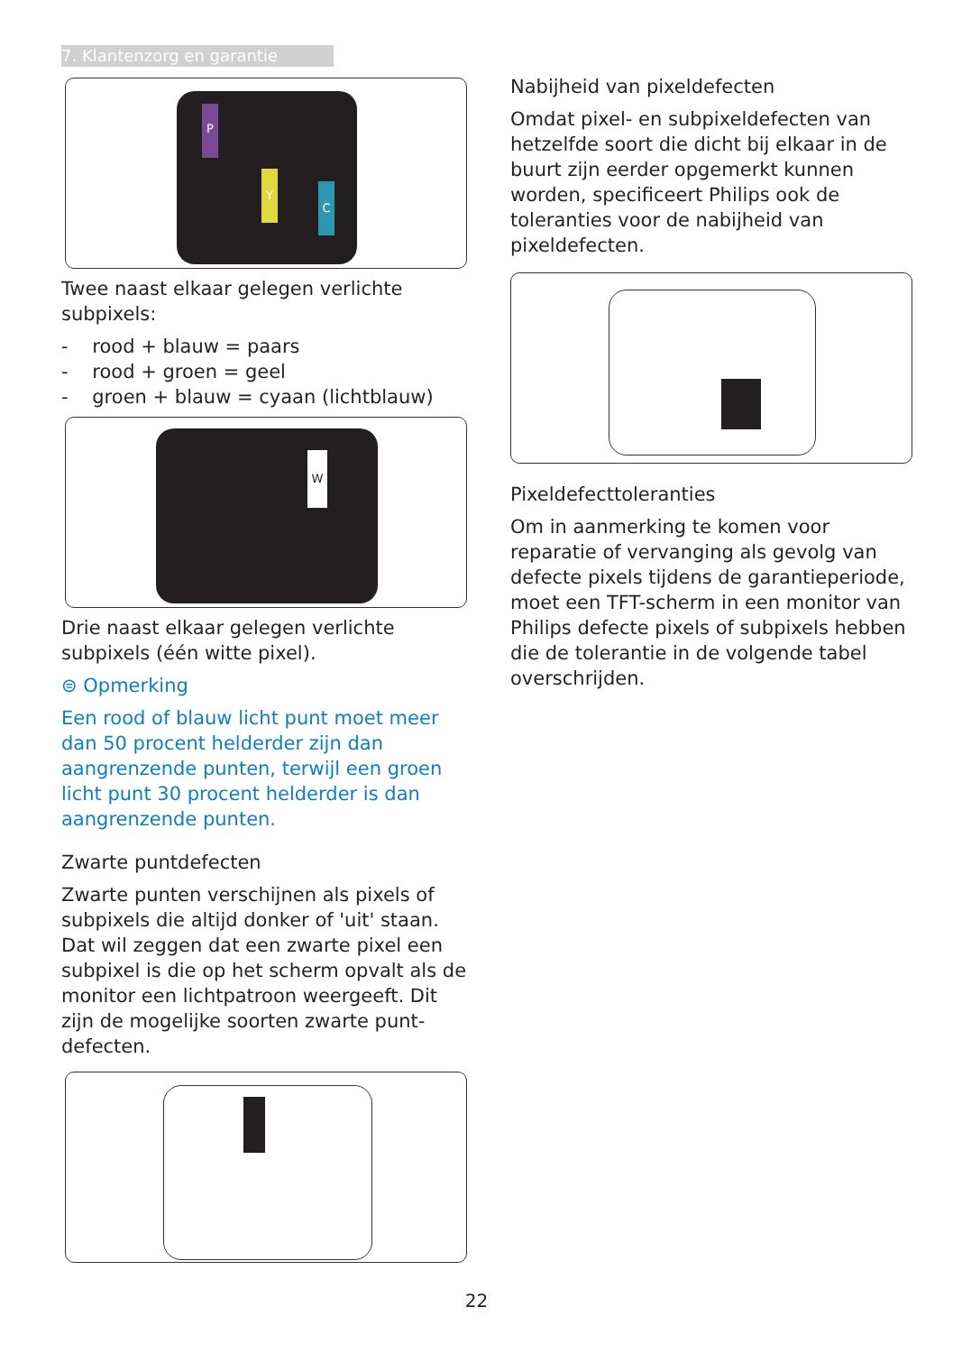7. Klantenzorg en garantie
P
Y
C
Twee naast elkaar gelegen verlichte subpixels:
- rood + blauw = paars
- rood + groen = geel
- groen + blauw = cyaan (lichtblauw)
W
Drie naast elkaar gelegen verlichte subpixels (één witte pixel).
⊜ Opmerking
Een rood of blauw licht punt moet meer dan 50 procent helderder zijn dan aangrenzende punten, terwijl een groen licht punt 30 procent helderder is dan aangrenzende punten.
Zwarte puntdefecten
Zwarte punten verschijnen als pixels of subpixels die altijd donker of 'uit' staan. Dat wil zeggen dat een zwarte pixel een subpixel is die op het scherm opvalt als de monitor een lichtpatroon weergeeft. Dit zijn de mogelijke soorten zwarte punt-defecten.
Nabijheid van pixeldefecten
Omdat pixel- en subpixeldefecten van hetzelfde soort die dicht bij elkaar in de buurt zijn eerder opgemerkt kunnen worden, specificeert Philips ook de toleranties voor de nabijheid van pixeldefecten.
Pixeldefecttoleranties
Om in aanmerking te komen voor reparatie of vervanging als gevolg van defecte pixels tijdens de garantieperiode, moet een TFT-scherm in een monitor van Philips defecte pixels of subpixels hebben die de tolerantie in de volgende tabel overschrijden.
22